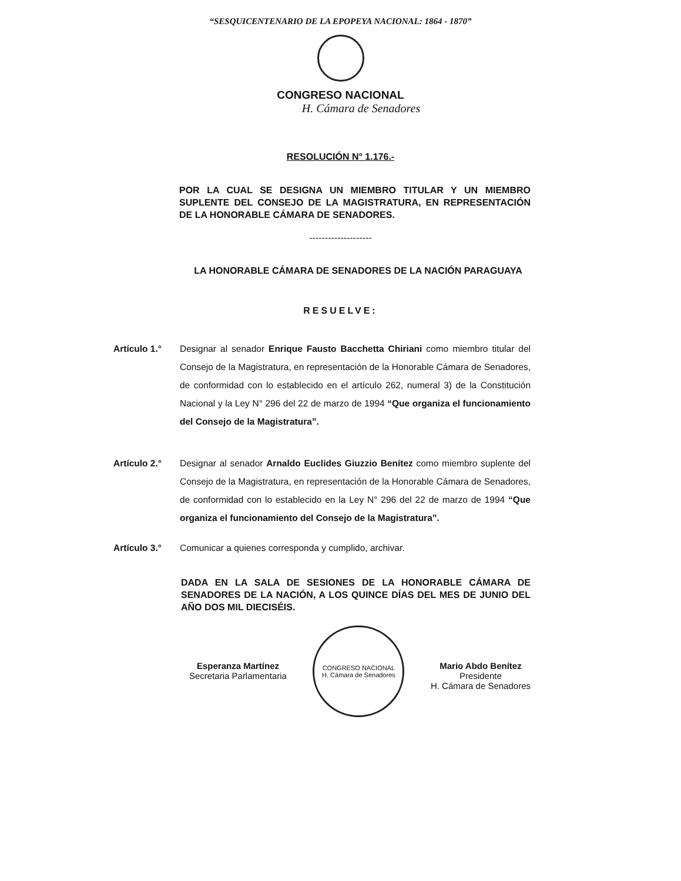“SESQUICENTENARIO DE LA EPOPEYA NACIONAL: 1864 - 1870”
CONGRESO NACIONAL
H. Cámara de Senadores
RESOLUCIÓN N° 1.176.-
POR LA CUAL SE DESIGNA UN MIEMBRO TITULAR Y UN MIEMBRO SUPLENTE DEL CONSEJO DE LA MAGISTRATURA, EN REPRESENTACIÓN DE LA HONORABLE CÁMARA DE SENADORES.
--------------------
LA HONORABLE CÁMARA DE SENADORES DE LA NACIÓN PARAGUAYA
RESUELVE:
Artículo 1.° Designar al senador Enrique Fausto Bacchetta Chiriani como miembro titular del Consejo de la Magistratura, en representación de la Honorable Cámara de Senadores, de conformidad con lo establecido en el artículo 262, numeral 3) de la Constitución Nacional y la Ley N° 296 del 22 de marzo de 1994 “Que organiza el funcionamiento del Consejo de la Magistratura”.
Artículo 2.° Designar al senador Arnaldo Euclides Giuzzio Benítez como miembro suplente del Consejo de la Magistratura, en representación de la Honorable Cámara de Senadores, de conformidad con lo establecido en la Ley N° 296 del 22 de marzo de 1994 “Que organiza el funcionamiento del Consejo de la Magistratura”.
Artículo 3.° Comunicar a quienes corresponda y cumplido, archivar.
DADA EN LA SALA DE SESIONES DE LA HONORABLE CÁMARA DE SENADORES DE LA NACIÓN, A LOS QUINCE DÍAS DEL MES DE JUNIO DEL AÑO DOS MIL DIECISÉIS.
Esperanza Martínez
Secretaria Parlamentaria
CONGRESO NACIONAL
H. Cámara de Senadores
Mario Abdo Benítez
Presidente
H. Cámara de Senadores